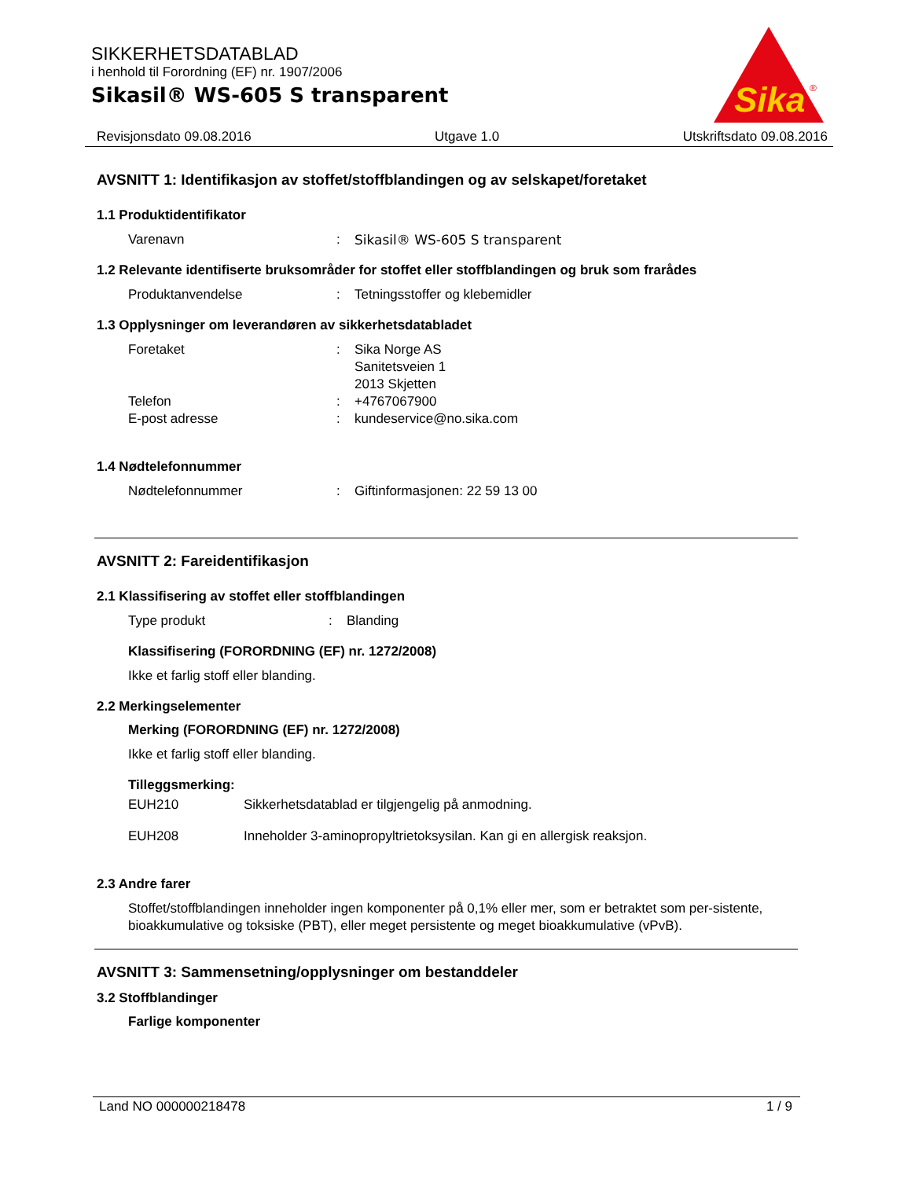SIKKERHETSDATABLAD
i henhold til Forordning (EF) nr. 1907/2006
Sikasil® WS-605 S transparent
Sika
®
Revisjonsdato 09.08.2016 Utgave 1.0 Utskriftsdato 09.08.2016
AVSNITT 1: Identifikasjon av stoffet/stoffblandingen og av selskapet/foretaket
1.1 Produktidentifikator
Varenavn: Sikasil® WS-605 S transparent
1.2 Relevante identifiserte bruksområder for stoffet eller stoffblandingen og bruk som frarådes
Produktanvendelse: Tetningsstoffer og klebemidler
1.3 Opplysninger om leverandøren av sikkerhetsdatabladet
Foretaket: Sika Norge AS
Sanitetsveien 1
2013 Skjetten
Telefon: +4767067900
E-post adresse: kundeservice@no.sika.com
1.4 Nødtelefonnummer
Nødtelefonnummer: Giftinformasjonen: 22 59 13 00
AVSNITT 2: Fareidentifikasjon
2.1 Klassifisering av stoffet eller stoffblandingen
Type produkt: Blanding
Klassifisering (FORORDNING (EF) nr. 1272/2008)
Ikke et farlig stoff eller blanding.
2.2 Merkingselementer
Merking (FORORDNING (EF) nr. 1272/2008)
Ikke et farlig stoff eller blanding.
Tilleggsmerking:
EUH210 Sikkerhetsdatablad er tilgjengelig på anmodning.
EUH208 Inneholder 3-aminopropyltrietoksysilan. Kan gi en allergisk reaksjon.
2.3 Andre farer
Stoffet/stoffblandingen inneholder ingen komponenter på 0,1% eller mer, som er betraktet som per-sistente, bioakkumulative og toksiske (PBT), eller meget persistente og meget bioakkumulative (vPvB).
AVSNITT 3: Sammensetning/opplysninger om bestanddeler
3.2 Stoffblandinger
Farlige komponenter
Land NO 000000218478 1 / 9